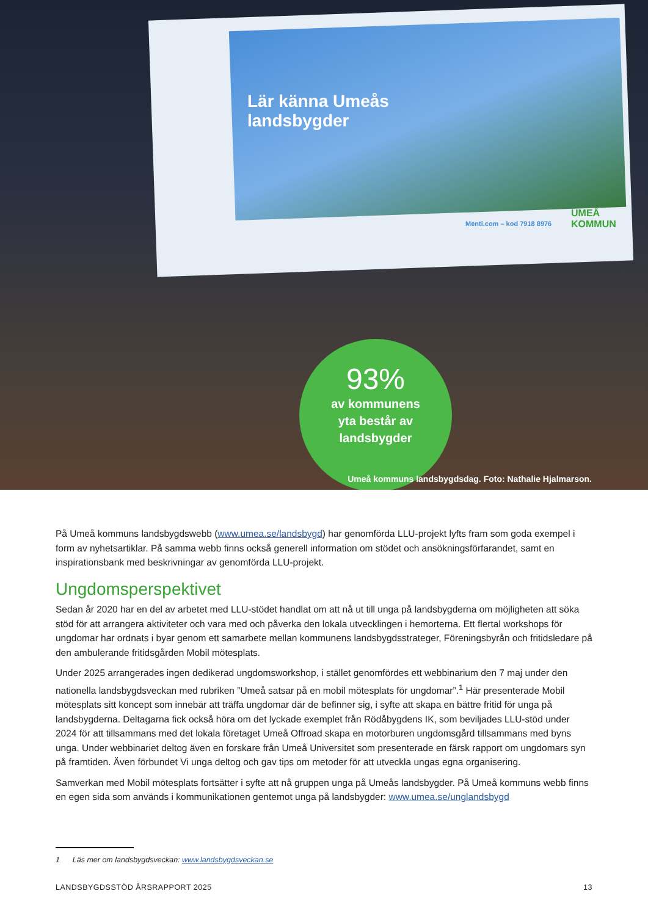Lär känna Umeås
landsbygder
UMEÅ
KOMMUN
Menti.com – kod 7918 8976
93%
av kommunens yta består av landsbygder
Umeå kommuns landsbygdsdag. Foto: Nathalie Hjalmarson.
På Umeå kommuns landsbygdswebb (www.umea.se/landsbygd) har genomförda LLU-projekt lyfts fram som goda exempel i form av nyhetsartiklar. På samma webb finns också generell information om stödet och ansökningsförfarandet, samt en inspirationsbank med beskrivningar av genomförda LLU-projekt.
Ungdomsperspektivet
Sedan år 2020 har en del av arbetet med LLU-stödet handlat om att nå ut till unga på landsbygderna om möjligheten att söka stöd för att arrangera aktiviteter och vara med och påverka den lokala utvecklingen i hemorterna. Ett flertal workshops för ungdomar har ordnats i byar genom ett samarbete mellan kommunens landsbygdsstrateger, Föreningsbyrån och fritidsledare på den ambulerande fritidsgården Mobil mötesplats.
Under 2025 arrangerades ingen dedikerad ungdomsworkshop, i stället genomfördes ett webbinarium den 7 maj under den nationella landsbygdsveckan med rubriken ”Umeå satsar på en mobil mötesplats för ungdomar”.<sup>1</sup> Här presenterade Mobil mötesplats sitt koncept som innebär att träffa ungdomar där de befinner sig, i syfte att skapa en bättre fritid för unga på landsbygderna. Deltagarna fick också höra om det lyckade exemplet från Rödåbygdens IK, som beviljades LLU-stöd under 2024 för att tillsammans med det lokala företaget Umeå Offroad skapa en motorburen ungdomsgård tillsammans med byns unga. Under webbinariet deltog även en forskare från Umeå Universitet som presenterade en färsk rapport om ungdomars syn på framtiden. Även förbundet Vi unga deltog och gav tips om metoder för att utveckla ungas egna organisering.
Samverkan med Mobil mötesplats fortsätter i syfte att nå gruppen unga på Umeås landsbygder. På Umeå kommuns webb finns en egen sida som används i kommunikationen gentemot unga på landsbygder: www.umea.se/unglandsbygd
1 Läs mer om landsbygdsveckan: www.landsbygdsveckan.se
LANDSBYGDSSTÖD ÅRSRAPPORT 2025 13